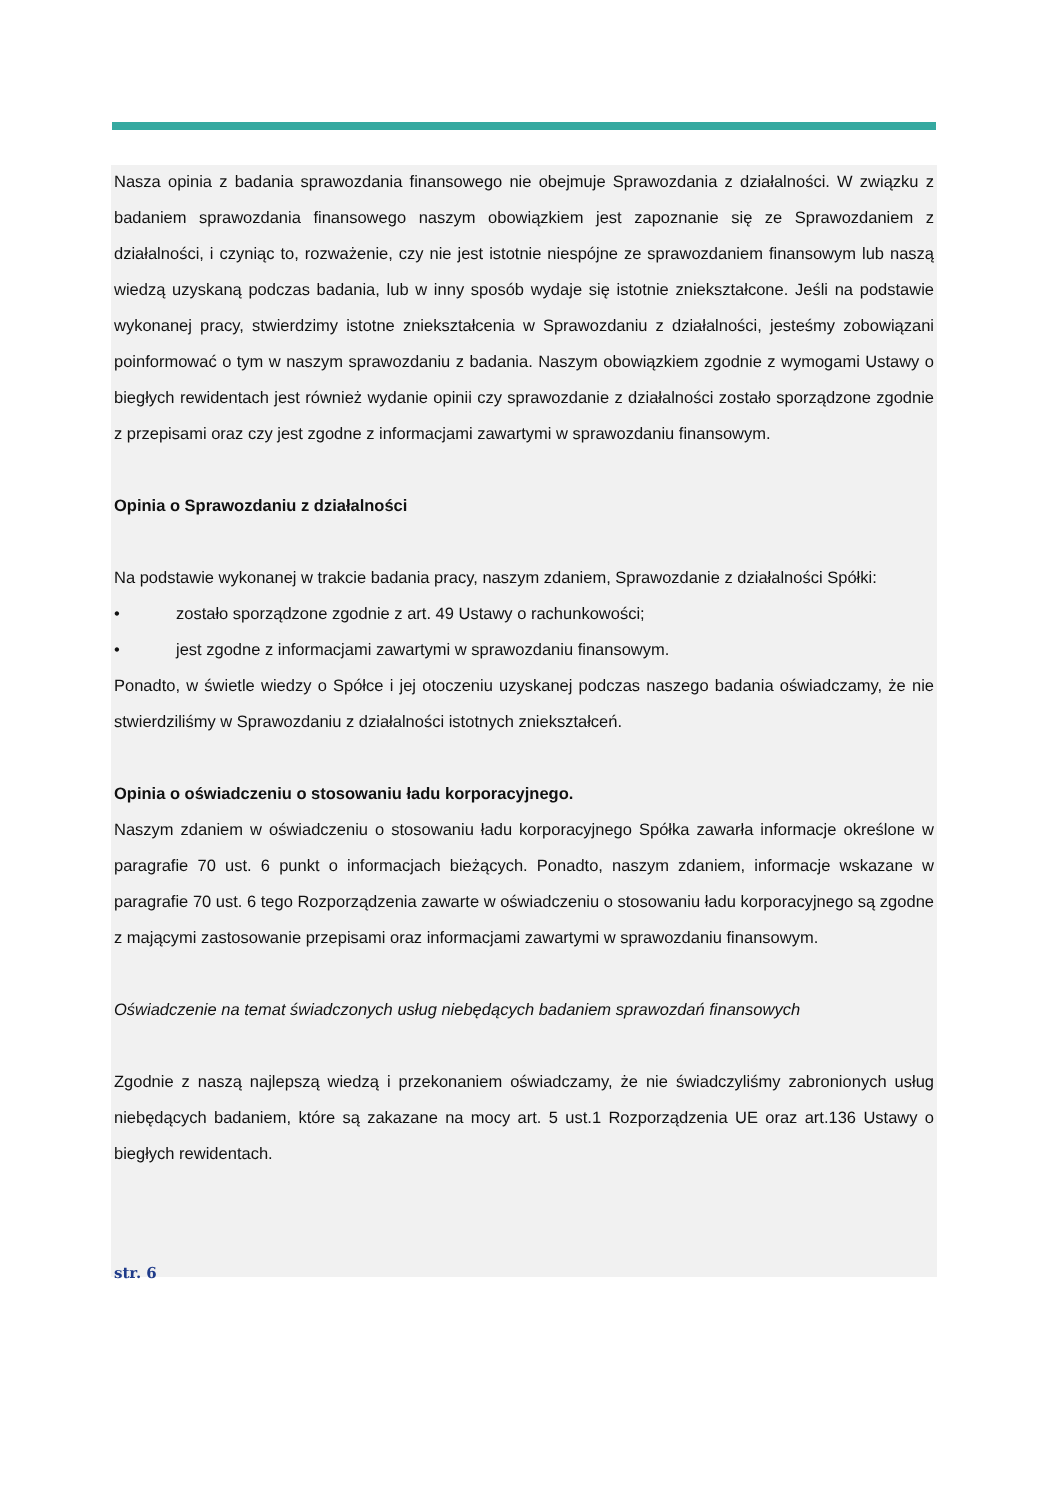Nasza opinia z badania sprawozdania finansowego nie obejmuje Sprawozdania z działalności. W związku z badaniem sprawozdania finansowego naszym obowiązkiem jest zapoznanie się ze Sprawozdaniem z działalności, i czyniąc to, rozważenie, czy nie jest istotnie niespójne ze sprawozdaniem finansowym lub naszą wiedzą uzyskaną podczas badania, lub w inny sposób wydaje się istotnie zniekształcone. Jeśli na podstawie wykonanej pracy, stwierdzimy istotne zniekształcenia w Sprawozdaniu z działalności, jesteśmy zobowiązani poinformować o tym w naszym sprawozdaniu z badania. Naszym obowiązkiem zgodnie z wymogami Ustawy o biegłych rewidentach jest również wydanie opinii czy sprawozdanie z działalności zostało sporządzone zgodnie z przepisami oraz czy jest zgodne z informacjami zawartymi w sprawozdaniu finansowym.
Opinia o Sprawozdaniu z działalności
Na podstawie wykonanej w trakcie badania pracy, naszym zdaniem, Sprawozdanie z działalności Spółki:
• zostało sporządzone zgodnie z art. 49 Ustawy o rachunkowości;
• jest zgodne z informacjami zawartymi w sprawozdaniu finansowym.
Ponadto, w świetle wiedzy o Spółce i jej otoczeniu uzyskanej podczas naszego badania oświadczamy, że nie stwierdziliśmy w Sprawozdaniu z działalności istotnych zniekształceń.
Opinia o oświadczeniu o stosowaniu ładu korporacyjnego.
Naszym zdaniem w oświadczeniu o stosowaniu ładu korporacyjnego Spółka zawarła informacje określone w paragrafie 70 ust. 6 punkt o informacjach bieżących. Ponadto, naszym zdaniem, informacje wskazane w paragrafie 70 ust. 6 tego Rozporządzenia zawarte w oświadczeniu o stosowaniu ładu korporacyjnego są zgodne z mającymi zastosowanie przepisami oraz informacjami zawartymi w sprawozdaniu finansowym.
Oświadczenie na temat świadczonych usług niebędących badaniem sprawozdań finansowych
Zgodnie z naszą najlepszą wiedzą i przekonaniem oświadczamy, że nie świadczyliśmy zabronionych usług niebędących badaniem, które są zakazane na mocy art. 5 ust.1 Rozporządzenia UE oraz art.136 Ustawy o biegłych rewidentach.
str. 6